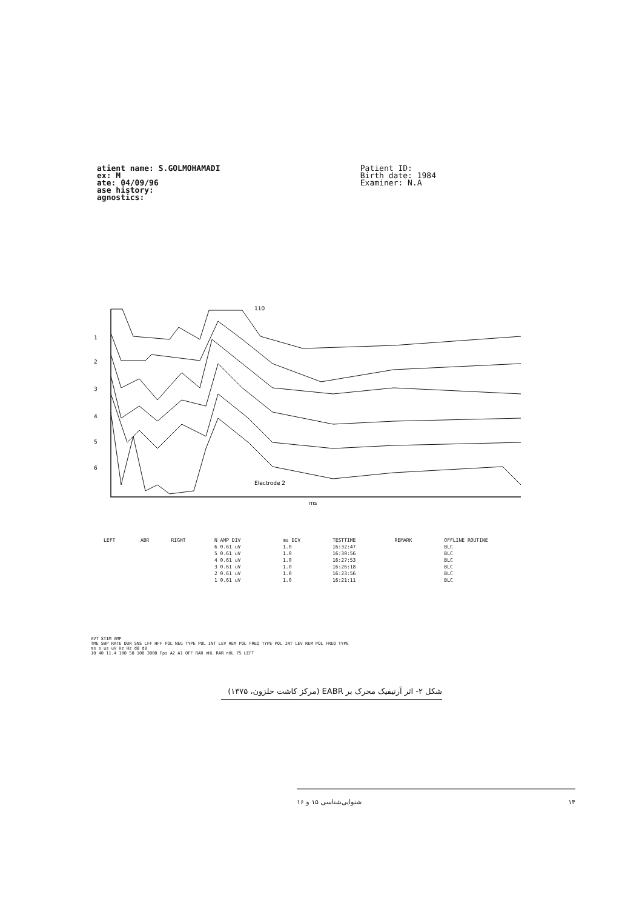atient name: S.GOLMOHAMADI
ex: M
ate: 04/09/96
ase history:
agnostics:
Patient ID:
Birth date: 1984
Examiner: N.A
1
2
3
4
5
6
ms
110
Electrode 2
| LEFT | ABR | RIGHT | N AMP DIV | ms DIV | TESTTIME | REMARK | OFFLINE ROUTINE |
| | | | 6 0.61 uV | 1.0 | 16:32:47 | | BLC |
| | | | 5 0.61 uV | 1.0 | 16:30:56 | | BLC |
| | | | 4 0.61 uV | 1.0 | 16:27:53 | | BLC |
| | | | 3 0.61 uV | 1.0 | 16:26:18 | | BLC |
| | | | 2 0.61 uV | 1.0 | 16:23:56 | | BLC |
| | | | 1 0.61 uV | 1.0 | 16:21:11 | | BLC |
AVT STIM AMP
TME SWP RATE DUR SNS LFF HFF POL NEG TYPE POL INT LEV REM POL FREQ TYPE POL INT LEV REM POL FREQ TYPE
ms s us uV Hz Hz dB dB
10 40 11.4 100 50 100 3000 Fpz A2 A1 OFF RAR nHL RAR nHL 75 LEFT
شکل ۲- اثر آرتیفیک محرک بر EABR (مرکز کاشت حلزون، ۱۳۷۵)
۱۴ شنوایی‌شناسی ۱۵ و ۱۶